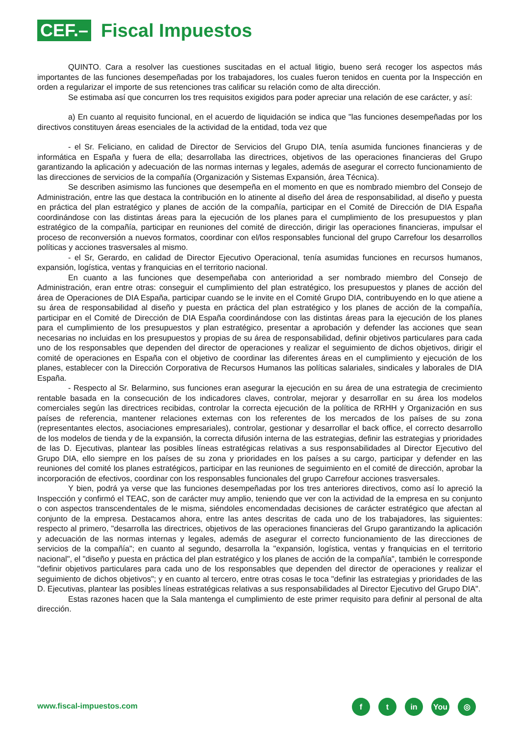CEF.–
Fiscal Impuestos
QUINTO. Cara a resolver las cuestiones suscitadas en el actual litigio, bueno será recoger los aspectos más importantes de las funciones desempeñadas por los trabajadores, los cuales fueron tenidos en cuenta por la Inspección en orden a regularizar el importe de sus retenciones tras calificar su relación como de alta dirección.
Se estimaba así que concurren los tres requisitos exigidos para poder apreciar una relación de ese carácter, y así:
a) En cuanto al requisito funcional, en el acuerdo de liquidación se indica que "las funciones desempeñadas por los directivos constituyen áreas esenciales de la actividad de la entidad, toda vez que
- el Sr. Feliciano, en calidad de Director de Servicios del Grupo DIA, tenía asumida funciones financieras y de informática en España y fuera de ella; desarrollaba las directrices, objetivos de las operaciones financieras del Grupo garantizando la aplicación y adecuación de las normas internas y legales, además de asegurar el correcto funcionamiento de las direcciones de servicios de la compañía (Organización y Sistemas Expansión, área Técnica).
Se describen asimismo las funciones que desempeña en el momento en que es nombrado miembro del Consejo de Administración, entre las que destaca la contribución en lo atinente al diseño del área de responsabilidad, al diseño y puesta en práctica del plan estratégico y planes de acción de la compañía, participar en el Comité de Dirección de DIA España coordinándose con las distintas áreas para la ejecución de los planes para el cumplimiento de los presupuestos y plan estratégico de la compañía, participar en reuniones del comité de dirección, dirigir las operaciones financieras, impulsar el proceso de reconversión a nuevos formatos, coordinar con el/los responsables funcional del grupo Carrefour los desarrollos políticas y acciones trasversales al mismo.
- el Sr, Gerardo, en calidad de Director Ejecutivo Operacional, tenía asumidas funciones en recursos humanos, expansión, logística, ventas y franquicias en el territorio nacional.
En cuanto a las funciones que desempeñaba con anterioridad a ser nombrado miembro del Consejo de Administración, eran entre otras: conseguir el cumplimiento del plan estratégico, los presupuestos y planes de acción del área de Operaciones de DIA España, participar cuando se le invite en el Comité Grupo DIA, contribuyendo en lo que atiene a su área de responsabilidad al diseño y puesta en práctica del plan estratégico y los planes de acción de la compañía, participar en el Comité de Dirección de DIA España coordinándose con las distintas áreas para la ejecución de los planes para el cumplimiento de los presupuestos y plan estratégico, presentar a aprobación y defender las acciones que sean necesarias no incluidas en los presupuestos y propias de su área de responsabilidad, definir objetivos particulares para cada uno de los responsables que dependen del director de operaciones y realizar el seguimiento de dichos objetivos, dirigir el comité de operaciones en España con el objetivo de coordinar las diferentes áreas en el cumplimiento y ejecución de los planes, establecer con la Dirección Corporativa de Recursos Humanos las políticas salariales, sindicales y laborales de DIA España.
- Respecto al Sr. Belarmino, sus funciones eran asegurar la ejecución en su área de una estrategia de crecimiento rentable basada en la consecución de los indicadores claves, controlar, mejorar y desarrollar en su área los modelos comerciales según las directrices recibidas, controlar la correcta ejecución de la política de RRHH y Organización en sus países de referencia, mantener relaciones externas con los referentes de los mercados de los países de su zona (representantes electos, asociaciones empresariales), controlar, gestionar y desarrollar el back office, el correcto desarrollo de los modelos de tienda y de la expansión, la correcta difusión interna de las estrategias, definir las estrategias y prioridades de las D. Ejecutivas, plantear las posibles líneas estratégicas relativas a sus responsabilidades al Director Ejecutivo del Grupo DIA, ello siempre en los países de su zona y prioridades en los países a su cargo, participar y defender en las reuniones del comité los planes estratégicos, participar en las reuniones de seguimiento en el comité de dirección, aprobar la incorporación de efectivos, coordinar con los responsables funcionales del grupo Carrefour acciones trasversales.
Y bien, podrá ya verse que las funciones desempeñadas por los tres anteriores directivos, como así lo apreció la Inspección y confirmó el TEAC, son de carácter muy amplio, teniendo que ver con la actividad de la empresa en su conjunto o con aspectos transcendentales de le misma, siéndoles encomendadas decisiones de carácter estratégico que afectan al conjunto de la empresa. Destacamos ahora, entre las antes descritas de cada uno de los trabajadores, las siguientes: respecto al primero, "desarrolla las directrices, objetivos de las operaciones financieras del Grupo garantizando la aplicación y adecuación de las normas internas y legales, además de asegurar el correcto funcionamiento de las direcciones de servicios de la compañía"; en cuanto al segundo, desarrolla la "expansión, logística, ventas y franquicias en el territorio nacional", el "diseño y puesta en práctica del plan estratégico y los planes de acción de la compañía", también le corresponde "definir objetivos particulares para cada uno de los responsables que dependen del director de operaciones y realizar el seguimiento de dichos objetivos"; y en cuanto al tercero, entre otras cosas le toca "definir las estrategias y prioridades de las D. Ejecutivas, plantear las posibles líneas estratégicas relativas a sus responsabilidades al Director Ejecutivo del Grupo DIA".
Estas razones hacen que la Sala mantenga el cumplimiento de este primer requisito para definir al personal de alta dirección.
www.fiscal-impuestos.com ft in You ◎